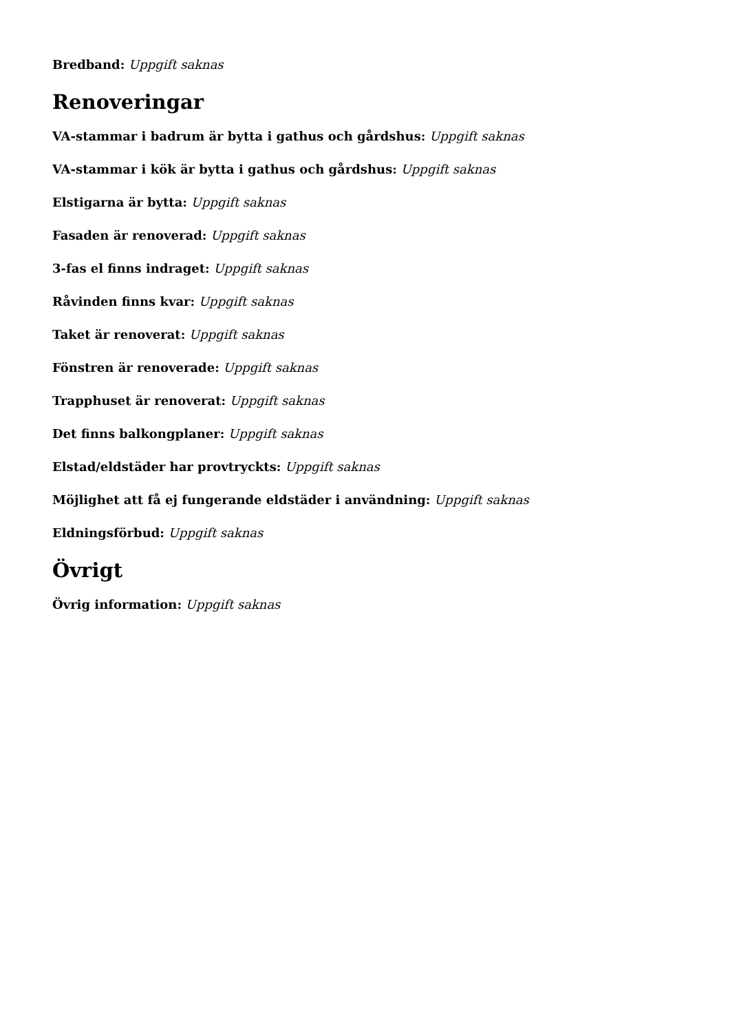Bredband: Uppgift saknas
Renoveringar
VA-stammar i badrum är bytta i gathus och gårdshus: Uppgift saknas
VA-stammar i kök är bytta i gathus och gårdshus: Uppgift saknas
Elstigarna är bytta: Uppgift saknas
Fasaden är renoverad: Uppgift saknas
3-fas el finns indraget: Uppgift saknas
Råvinden finns kvar: Uppgift saknas
Taket är renoverat: Uppgift saknas
Fönstren är renoverade: Uppgift saknas
Trapphuset är renoverat: Uppgift saknas
Det finns balkongplaner: Uppgift saknas
Elstad/eldstäder har provtryckts: Uppgift saknas
Möjlighet att få ej fungerande eldstäder i användning: Uppgift saknas
Eldningsförbud: Uppgift saknas
Övrigt
Övrig information: Uppgift saknas